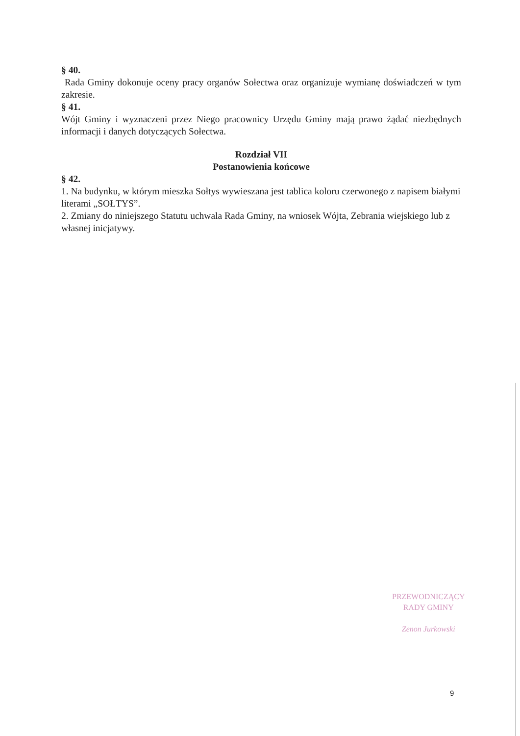§ 40.
Rada Gminy dokonuje oceny pracy organów Sołectwa oraz organizuje wymianę doświadczeń w tym zakresie.
§ 41.
Wójt Gminy i wyznaczeni przez Niego pracownicy Urzędu Gminy mają prawo żądać niezbędnych informacji i danych dotyczących Sołectwa.
Rozdział VII
Postanowienia końcowe
§ 42.
1. Na budynku, w którym mieszka Sołtys wywieszana jest tablica koloru czerwonego z napisem białymi literami „SOŁTYS”.
2. Zmiany do niniejszego Statutu uchwala Rada Gminy, na wniosek Wójta, Zebrania wiejskiego lub z własnej inicjatywy.
PRZEWODNICZĄCY
RADY GMINY
Zenon Jurkowski
9